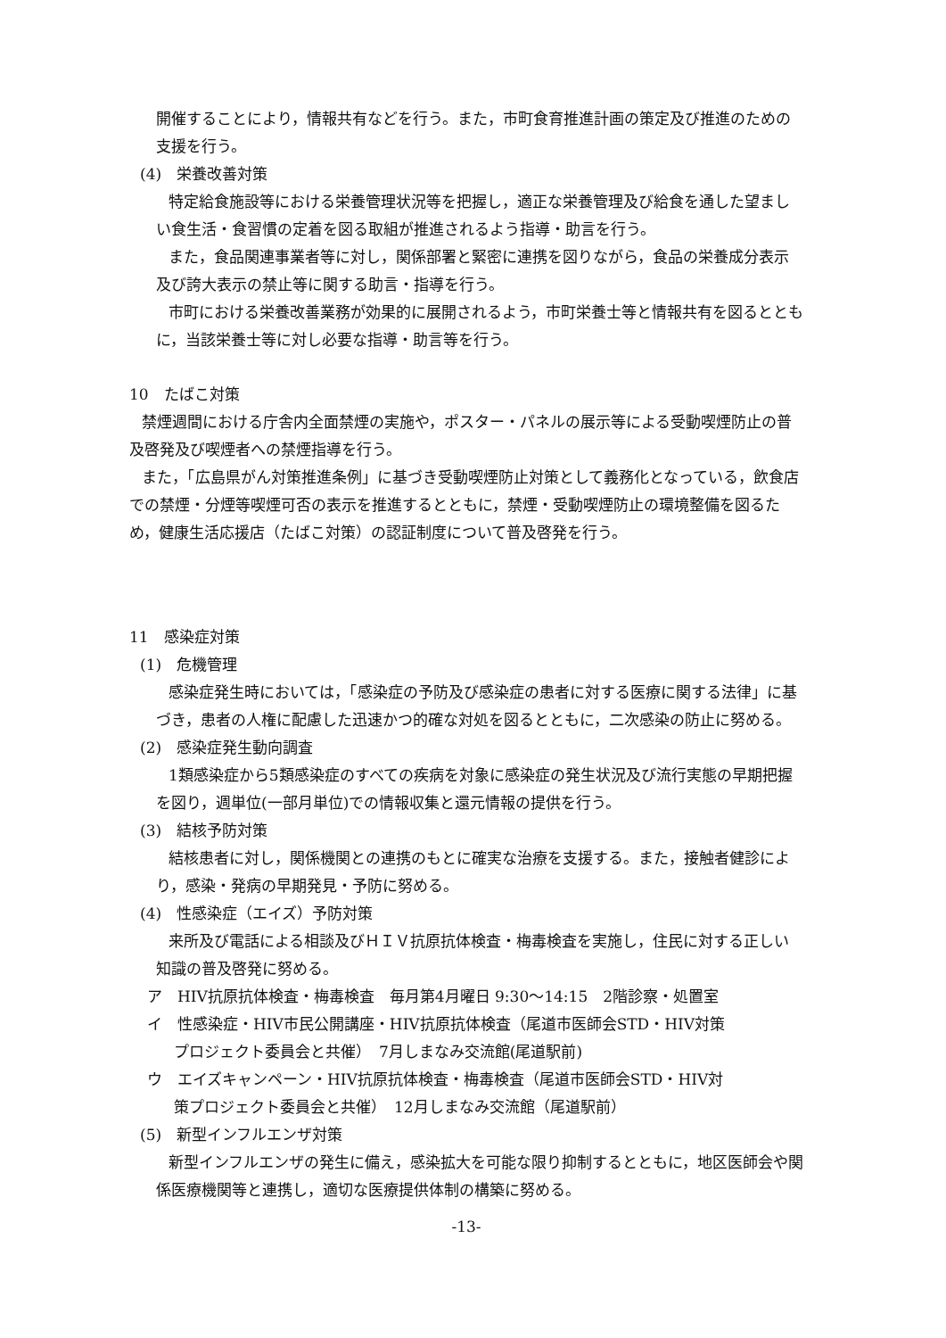開催することにより，情報共有などを行う。また，市町食育推進計画の策定及び推進のための支援を行う。
(4)　栄養改善対策
特定給食施設等における栄養管理状況等を把握し，適正な栄養管理及び給食を通した望ましい食生活・食習慣の定着を図る取組が推進されるよう指導・助言を行う。
また，食品関連事業者等に対し，関係部署と緊密に連携を図りながら，食品の栄養成分表示及び誇大表示の禁止等に関する助言・指導を行う。
市町における栄養改善業務が効果的に展開されるよう，市町栄養士等と情報共有を図るとともに，当該栄養士等に対し必要な指導・助言等を行う。
10　たばこ対策
禁煙週間における庁舎内全面禁煙の実施や，ポスター・パネルの展示等による受動喫煙防止の普及啓発及び喫煙者への禁煙指導を行う。
また，「広島県がん対策推進条例」に基づき受動喫煙防止対策として義務化となっている，飲食店での禁煙・分煙等喫煙可否の表示を推進するとともに，禁煙・受動喫煙防止の環境整備を図るため，健康生活応援店（たばこ対策）の認証制度について普及啓発を行う。
11　感染症対策
(1)　危機管理
感染症発生時においては，「感染症の予防及び感染症の患者に対する医療に関する法律」に基づき，患者の人権に配慮した迅速かつ的確な対処を図るとともに，二次感染の防止に努める。
(2)　感染症発生動向調査
1類感染症から5類感染症のすべての疾病を対象に感染症の発生状況及び流行実態の早期把握を図り，週単位(一部月単位)での情報収集と還元情報の提供を行う。
(3)　結核予防対策
結核患者に対し，関係機関との連携のもとに確実な治療を支援する。また，接触者健診により，感染・発病の早期発見・予防に努める。
(4)　性感染症（エイズ）予防対策
来所及び電話による相談及びＨＩＶ抗原抗体検査・梅毒検査を実施し，住民に対する正しい知識の普及啓発に努める。
ア　HIV抗原抗体検査・梅毒検査　毎月第4月曜日 9:30～14:15　2階診察・処置室
イ　性感染症・HIV市民公開講座・HIV抗原抗体検査（尾道市医師会STD・HIV対策
プロジェクト委員会と共催）　7月しまなみ交流館(尾道駅前)
ウ　エイズキャンペーン・HIV抗原抗体検査・梅毒検査（尾道市医師会STD・HIV対
策プロジェクト委員会と共催）　12月しまなみ交流館（尾道駅前）
(5)　新型インフルエンザ対策
新型インフルエンザの発生に備え，感染拡大を可能な限り抑制するとともに，地区医師会や関係医療機関等と連携し，適切な医療提供体制の構築に努める。
-13-